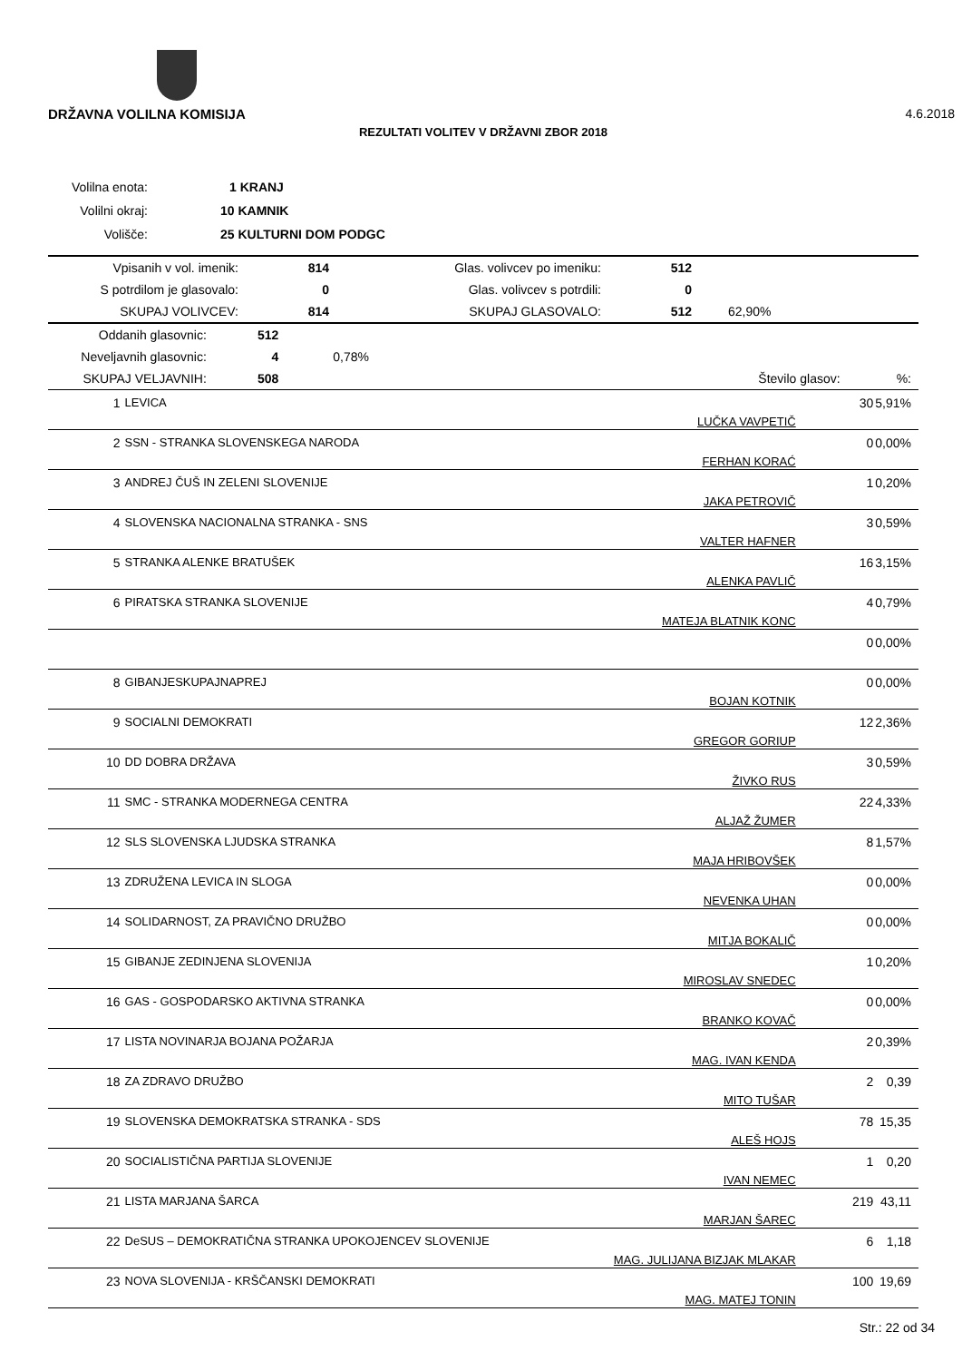DRŽAVNA VOLILNA KOMISIJA 4.6.2018
REZULTATI VOLITEV V DRŽAVNI ZBOR 2018
| Volilna enota: | 1 KRANJ |
| Volilni okraj: | 10 KAMNIK |
| Volišče: | 25 KULTURNI DOM PODGC |
| Vpisanih v vol. imenik: | 814 | Glas. volivcev po imeniku: | 512 | |
| S potrdilom je glasovalo: | 0 | Glas. volivcev s potrdili: | 0 | |
| SKUPAJ VOLIVCEV: | 814 | SKUPAJ GLASOVALO: | 512 | 62,90% |
| Oddanih glasovnic: | 512 | | | |
| Neveljavnih glasovnic: | 4 | 0,78% | | |
| SKUPAJ VELJAVNIH: | 508 | | Število glasov: | %: |
| 1 | LEVICA | LUČKA VAVPETIČ | 30 | 5,91% |
| 2 | SSN - STRANKA SLOVENSKEGA NARODA | FERHAN KORAĆ | 0 | 0,00% |
| 3 | ANDREJ ČUŠ IN ZELENI SLOVENIJE | JAKA PETROVIČ | 1 | 0,20% |
| 4 | SLOVENSKA NACIONALNA STRANKA - SNS | VALTER HAFNER | 3 | 0,59% |
| 5 | STRANKA ALENKE BRATUŠEK | ALENKA PAVLIČ | 16 | 3,15% |
| 6 | PIRATSKA STRANKA SLOVENIJE | MATEJA BLATNIK KONC | 4 | 0,79% |
| | | | 0 | 0,00% |
| 8 | GIBANJESKUPAJNAPREJ | BOJAN KOTNIK | 0 | 0,00% |
| 9 | SOCIALNI DEMOKRATI | GREGOR GORIUP | 12 | 2,36% |
| 10 | DD DOBRA DRŽAVA | ŽIVKO RUS | 3 | 0,59% |
| 11 | SMC - STRANKA MODERNEGA CENTRA | ALJAŽ ŽUMER | 22 | 4,33% |
| 12 | SLS SLOVENSKA LJUDSKA STRANKA | MAJA HRIBOVŠEK | 8 | 1,57% |
| 13 | ZDRUŽENA LEVICA IN SLOGA | NEVENKA UHAN | 0 | 0,00% |
| 14 | SOLIDARNOST, ZA PRAVIČNO DRUŽBO | MITJA BOKALIČ | 0 | 0,00% |
| 15 | GIBANJE ZEDINJENA SLOVENIJA | MIROSLAV SNEDEC | 1 | 0,20% |
| 16 | GAS - GOSPODARSKO AKTIVNA STRANKA | BRANKO KOVAČ | 0 | 0,00% |
| 17 | LISTA NOVINARJA BOJANA POŽARJA | MAG. IVAN KENDA | 2 | 0,39% |
| 18 | ZA ZDRAVO DRUŽBO | MITO TUŠAR | 2 | 0,39 |
| 19 | SLOVENSKA DEMOKRATSKA STRANKA - SDS | ALEŠ HOJS | 78 | 15,35 |
| 20 | SOCIALISTIČNA PARTIJA SLOVENIJE | IVAN NEMEC | 1 | 0,20 |
| 21 | LISTA MARJANA ŠARCA | MARJAN ŠAREC | 219 | 43,11 |
| 22 | DeSUS – DEMOKRATIČNA STRANKA UPOKOJENCEV SLOVENIJE | MAG. JULIJANA BIZJAK MLAKAR | 6 | 1,18 |
| 23 | NOVA SLOVENIJA - KRŠČANSKI DEMOKRATI | MAG. MATEJ TONIN | 100 | 19,69 |
Str.: 22 od 34